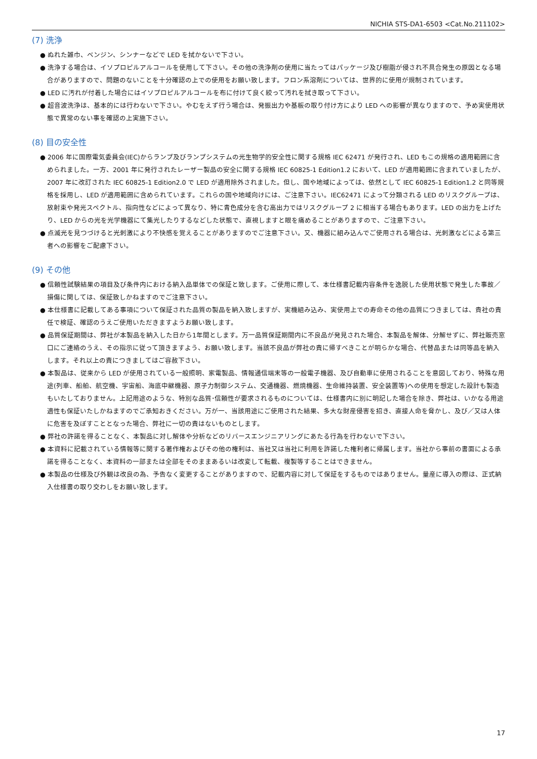NICHIA STS-DA1-6503 <Cat.No.211102>
(7) 洗浄
● ぬれた雑巾、ベンジン、シンナーなどで LED を拭かないで下さい。
● 洗浄する場合は、イソプロピルアルコールを使用して下さい。その他の洗浄剤の使用に当たってはパッケージ及び樹脂が侵され不具合発生の原因となる場合がありますので、問題のないことを十分確認の上での使用をお願い致します。フロン系溶剤については、世界的に使用が規制されています。
● LED に汚れが付着した場合にはイソプロピルアルコールを布に付けて良く絞って汚れを拭き取って下さい。
● 超音波洗浄は、基本的には行わないで下さい。やむをえず行う場合は、発振出力や基板の取り付け方により LED への影響が異なりますので、予め実使用状態で異常のない事を確認の上実施下さい。
(8) 目の安全性
● 2006 年に国際電気委員会(IEC)からランプ及びランプシステムの光生物学的安全性に関する規格 IEC 62471 が発行され、LED もこの規格の適用範囲に含められました。一方、2001 年に発行されたレーザー製品の安全に関する規格 IEC 60825-1 Edition1.2 において、LED が適用範囲に含まれていましたが、2007 年に改訂された IEC 60825-1 Edition2.0 で LED が適用除外されました。但し、国や地域によっては、依然として IEC 60825-1 Edition1.2 と同等規格を採用し、LED が適用範囲に含められています。これらの国や地域向けには、ご注意下さい。IEC62471 によって分類される LED のリスクグループは、放射束や発光スペクトル、指向性などによって異なり、特に青色成分を含む高出力ではリスクグループ 2 に相当する場合もあります。LED の出力を上げたり、LED からの光を光学機器にて集光したりするなどした状態で、直視しますと眼を痛めることがありますので、ご注意下さい。
● 点滅光を見つづけると光刺激により不快感を覚えることがありますのでご注意下さい。又、機器に組み込んでご使用される場合は、光刺激などによる第三者への影響をご配慮下さい。
(9) その他
● 信頼性試験結果の項目及び条件内における納入品単体での保証と致します。ご使用に際して、本仕様書記載内容条件を逸脱した使用状態で発生した事故／損傷に関しては、保証致しかねますのでご注意下さい。
● 本仕様書に記載してある事項について保証された品質の製品を納入致しますが、実機組み込み、実使用上での寿命その他の品質につきましては、貴社の責任で検証、確認のうえご使用いただきますようお願い致します。
● 品質保証期間は、弊社が本製品を納入した日から1年間とします。万一品質保証期間内に不良品が発見された場合、本製品を解体、分解せずに、弊社販売窓口にご連絡のうえ、その指示に従って頂きますよう、お願い致します。当該不良品が弊社の責に帰すべきことが明らかな場合、代替品または同等品を納入します。それ以上の責につきましてはご容赦下さい。
● 本製品は、従来から LED が使用されている一般照明、家電製品、情報通信端末等の一般電子機器、及び自動車に使用されることを意図しており、特殊な用途(列車、船舶、航空機、宇宙船、海底中継機器、原子力制御システム、交通機器、燃焼機器、生命維持装置、安全装置等)への使用を想定した設計も製造もいたしておりません。上記用途のような、特別な品質･信頼性が要求されるものについては、仕様書内に別に明記した場合を除き、弊社は、いかなる用途適性も保証いたしかねますのでご承知おきください。万が一、当該用途にご使用された結果、多大な財産侵害を招き、直接人命を脅かし、及び／又は人体に危害を及ぼすこととなった場合、弊社に一切の責はないものとします。
● 弊社の許諾を得ることなく、本製品に対し解体や分析などのリバースエンジニアリングにあたる行為を行わないで下さい。
● 本資料に記載されている情報等に関する著作権およびその他の権利は、当社又は当社に利用を許諾した権利者に帰属します。当社から事前の書面による承諾を得ることなく、本資料の一部または全部をそのままあるいは改変して転載、複製等することはできません。
● 本製品の仕様及び外観は改良の為、予告なく変更することがありますので、記載内容に対して保証をするものではありません。量産に導入の際は、正式納入仕様書の取り交わしをお願い致します。
17